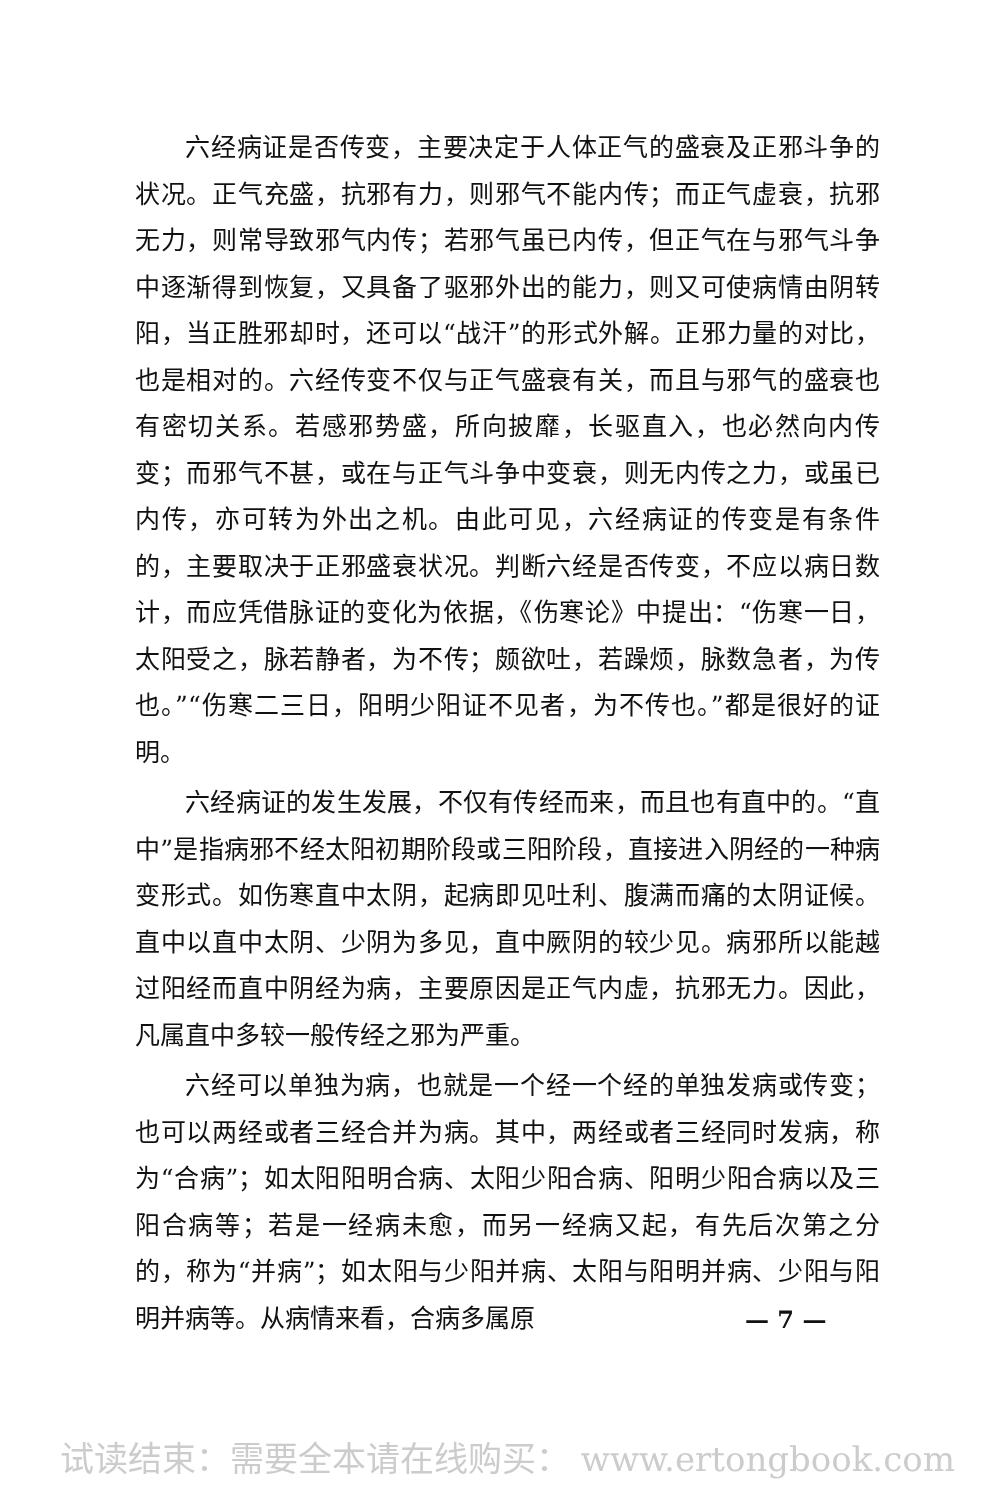六经病证是否传变，主要决定于人体正气的盛衰及正邪斗争的状况。正气充盛，抗邪有力，则邪气不能内传；而正气虚衰，抗邪无力，则常导致邪气内传；若邪气虽已内传，但正气在与邪气斗争中逐渐得到恢复，又具备了驱邪外出的能力，则又可使病情由阴转阳，当正胜邪却时，还可以“战汗”的形式外解。正邪力量的对比，也是相对的。六经传变不仅与正气盛衰有关，而且与邪气的盛衰也有密切关系。若感邪势盛，所向披靡，长驱直入，也必然向内传变；而邪气不甚，或在与正气斗争中变衰，则无内传之力，或虽已内传，亦可转为外出之机。由此可见，六经病证的传变是有条件的，主要取决于正邪盛衰状况。判断六经是否传变，不应以病日数计，而应凭借脉证的变化为依据，《伤寒论》中提出：“伤寒一日，太阳受之，脉若静者，为不传；颇欲吐，若躁烦，脉数急者，为传也。”“伤寒二三日，阳明少阳证不见者，为不传也。”都是很好的证明。
六经病证的发生发展，不仅有传经而来，而且也有直中的。“直中”是指病邪不经太阳初期阶段或三阳阶段，直接进入阴经的一种病变形式。如伤寒直中太阴，起病即见吐利、腹满而痛的太阴证候。直中以直中太阴、少阴为多见，直中厥阴的较少见。病邪所以能越过阳经而直中阴经为病，主要原因是正气内虚，抗邪无力。因此，凡属直中多较一般传经之邪为严重。
六经可以单独为病，也就是一个经一个经的单独发病或传变；也可以两经或者三经合并为病。其中，两经或者三经同时发病，称为“合病”；如太阳阳明合病、太阳少阳合病、阳明少阳合病以及三阳合病等；若是一经病未愈，而另一经病又起，有先后次第之分的，称为“并病”；如太阳与少阳并病、太阳与阳明并病、少阳与阳明并病等。从病情来看，合病多属原
— 7 —
试读结束：需要全本请在线购买： www.ertongbook.com